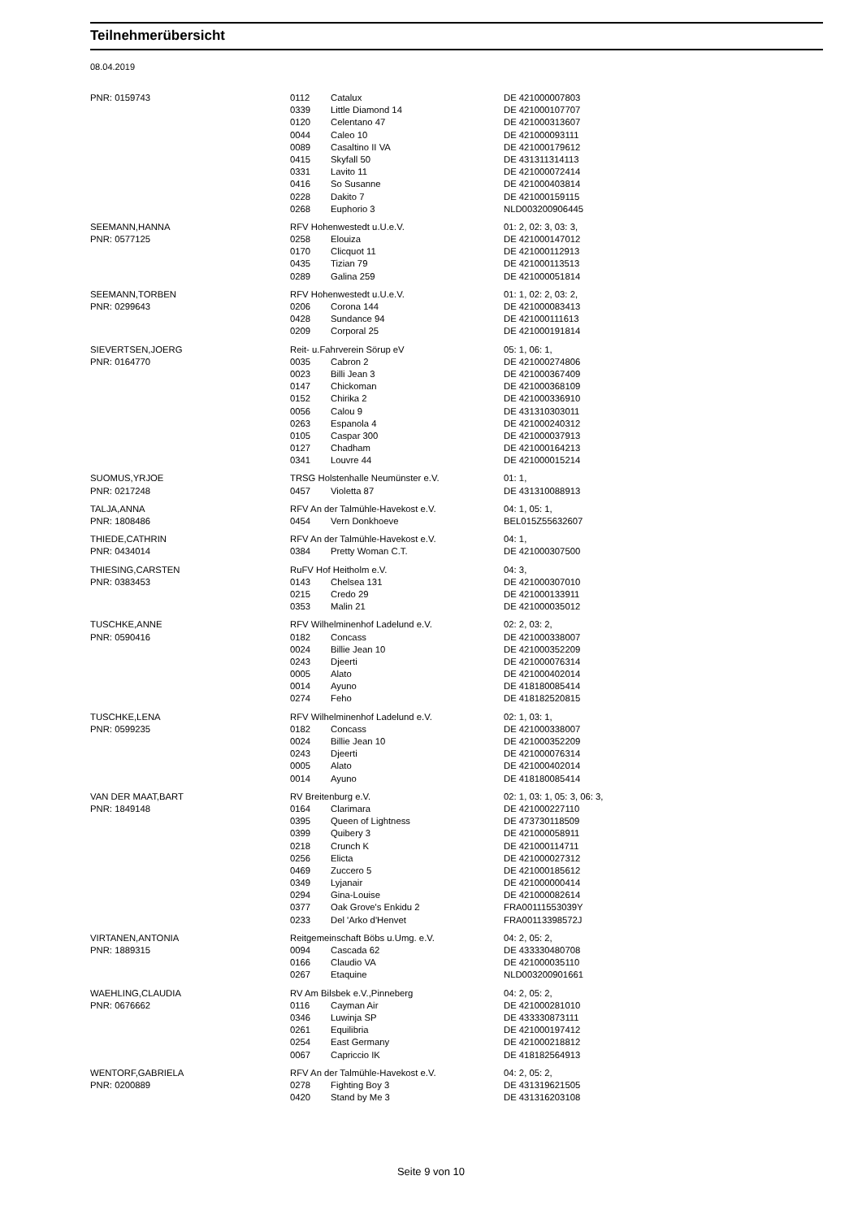Teilnehmerübersicht
08.04.2019
| PNR: 0159743 | 0112 | Catalux | DE 421000007803 |
| | 0339 | Little Diamond 14 | DE 421000107707 |
| | 0120 | Celentano 47 | DE 421000313607 |
| | 0044 | Caleo 10 | DE 421000093111 |
| | 0089 | Casaltino II VA | DE 421000179612 |
| | 0415 | Skyfall 50 | DE 431311314113 |
| | 0331 | Lavito 11 | DE 421000072414 |
| | 0416 | So Susanne | DE 421000403814 |
| | 0228 | Dakito 7 | DE 421000159115 |
| | 0268 | Euphorio 3 | NLD003200906445 |
| SEEMANN,HANNA | RFV Hohenwestedt u.U.e.V. | | 01: 2, 02: 3, 03: 3, |
| PNR: 0577125 | 0258 | Elouiza | DE 421000147012 |
| | 0170 | Clicquot 11 | DE 421000112913 |
| | 0435 | Tizian 79 | DE 421000113513 |
| | 0289 | Galina 259 | DE 421000051814 |
| SEEMANN,TORBEN | RFV Hohenwestedt u.U.e.V. | | 01: 1, 02: 2, 03: 2, |
| PNR: 0299643 | 0206 | Corona 144 | DE 421000083413 |
| | 0428 | Sundance 94 | DE 421000111613 |
| | 0209 | Corporal 25 | DE 421000191814 |
| SIEVERTSEN,JOERG | Reit- u.Fahrverein Sörup eV | | 05: 1, 06: 1, |
| PNR: 0164770 | 0035 | Cabron 2 | DE 421000274806 |
| | 0023 | Billi Jean 3 | DE 421000367409 |
| | 0147 | Chickoman | DE 421000368109 |
| | 0152 | Chirika 2 | DE 421000336910 |
| | 0056 | Calou 9 | DE 431310303011 |
| | 0263 | Espanola 4 | DE 421000240312 |
| | 0105 | Caspar 300 | DE 421000037913 |
| | 0127 | Chadham | DE 421000164213 |
| | 0341 | Louvre 44 | DE 421000015214 |
| SUOMUS,YRJOE | TRSG Holstenhalle Neumünster e.V. | | 01: 1, |
| PNR: 0217248 | 0457 | Violetta 87 | DE 431310088913 |
| TALJA,ANNA | RFV An der Talmühle-Havekost e.V. | | 04: 1, 05: 1, |
| PNR: 1808486 | 0454 | Vern Donkhoeve | BEL015Z55632607 |
| THIEDE,CATHRIN | RFV An der Talmühle-Havekost e.V. | | 04: 1, |
| PNR: 0434014 | 0384 | Pretty Woman C.T. | DE 421000307500 |
| THIESING,CARSTEN | RuFV Hof Heitholm e.V. | | 04: 3, |
| PNR: 0383453 | 0143 | Chelsea 131 | DE 421000307010 |
| | 0215 | Credo 29 | DE 421000133911 |
| | 0353 | Malin 21 | DE 421000035012 |
| TUSCHKE,ANNE | RFV Wilhelminenhof Ladelund e.V. | | 02: 2, 03: 2, |
| PNR: 0590416 | 0182 | Concass | DE 421000338007 |
| | 0024 | Billie Jean 10 | DE 421000352209 |
| | 0243 | Djeerti | DE 421000076314 |
| | 0005 | Alato | DE 421000402014 |
| | 0014 | Ayuno | DE 418180085414 |
| | 0274 | Feho | DE 418182520815 |
| TUSCHKE,LENA | RFV Wilhelminenhof Ladelund e.V. | | 02: 1, 03: 1, |
| PNR: 0599235 | 0182 | Concass | DE 421000338007 |
| | 0024 | Billie Jean 10 | DE 421000352209 |
| | 0243 | Djeerti | DE 421000076314 |
| | 0005 | Alato | DE 421000402014 |
| | 0014 | Ayuno | DE 418180085414 |
| VAN DER MAAT,BART | RV Breitenburg e.V. | | 02: 1, 03: 1, 05: 3, 06: 3, |
| PNR: 1849148 | 0164 | Clarimara | DE 421000227110 |
| | 0395 | Queen of Lightness | DE 473730118509 |
| | 0399 | Quibery 3 | DE 421000058911 |
| | 0218 | Crunch K | DE 421000114711 |
| | 0256 | Elicta | DE 421000027312 |
| | 0469 | Zuccero 5 | DE 421000185612 |
| | 0349 | Lyjanair | DE 421000000414 |
| | 0294 | Gina-Louise | DE 421000082614 |
| | 0377 | Oak Grove's Enkidu 2 | FRA00111553039Y |
| | 0233 | Del 'Arko d'Henvet | FRA00113398572J |
| VIRTANEN,ANTONIA | Reitgemeinschaft Böbs u.Umg. e.V. | | 04: 2, 05: 2, |
| PNR: 1889315 | 0094 | Cascada 62 | DE 433330480708 |
| | 0166 | Claudio VA | DE 421000035110 |
| | 0267 | Etaquine | NLD003200901661 |
| WAEHLING,CLAUDIA | RV Am Bilsbek e.V.,Pinneberg | | 04: 2, 05: 2, |
| PNR: 0676662 | 0116 | Cayman Air | DE 421000281010 |
| | 0346 | Luwinja SP | DE 433330873111 |
| | 0261 | Equilibria | DE 421000197412 |
| | 0254 | East Germany | DE 421000218812 |
| | 0067 | Capriccio IK | DE 418182564913 |
| WENTORF,GABRIELA | RFV An der Talmühle-Havekost e.V. | | 04: 2, 05: 2, |
| PNR: 0200889 | 0278 | Fighting Boy 3 | DE 431319621505 |
| | 0420 | Stand by Me 3 | DE 431316203108 |
Seite 9 von 10